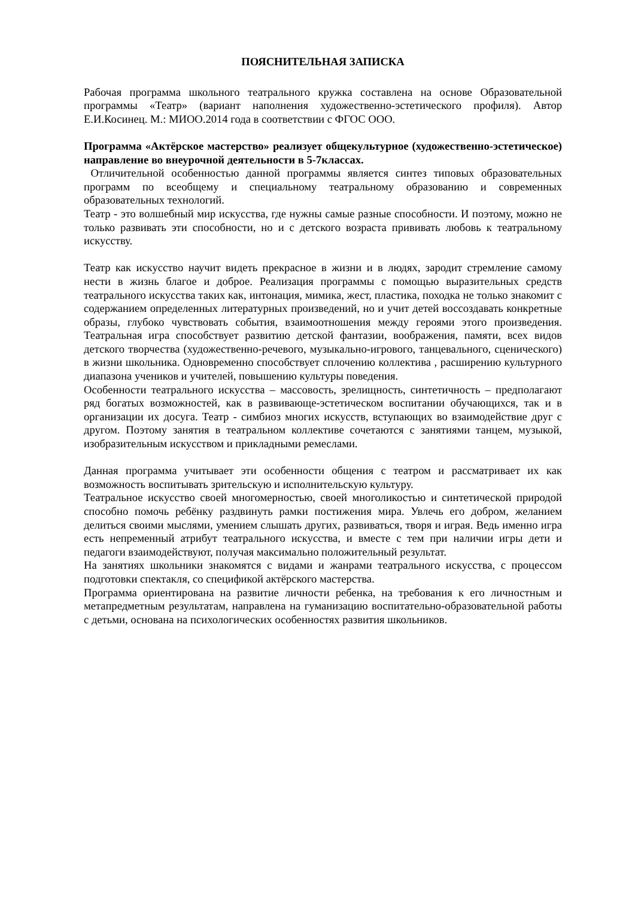ПОЯСНИТЕЛЬНАЯ ЗАПИСКА
Рабочая программа школьного театрального кружка составлена на основе Образовательной программы «Театр» (вариант наполнения художественно-эстетического профиля). Автор Е.И.Косинец. М.: МИОО.2014 года в соответствии с ФГОС ООО.
Программа «Актёрское мастерство» реализует общекультурное (художественно-эстетическое) направление во внеурочной деятельности в 5-7классах.
Отличительной особенностью данной программы является синтез типовых образовательных программ по всеобщему и специальному театральному образованию и современных образовательных технологий.
Театр - это волшебный мир искусства, где нужны самые разные способности. И поэтому, можно не только развивать эти способности, но и с детского возраста прививать любовь к театральному искусству.
Театр как искусство научит видеть прекрасное в жизни и в людях, зародит стремление самому нести в жизнь благое и доброе. Реализация программы с помощью выразительных средств театрального искусства таких как, интонация, мимика, жест, пластика, походка не только знакомит с содержанием определенных литературных произведений, но и учит детей воссоздавать конкретные образы, глубоко чувствовать события, взаимоотношения между героями этого произведения. Театральная игра способствует развитию детской фантазии, воображения, памяти, всех видов детского творчества (художественно-речевого, музыкально-игрового, танцевального, сценического) в жизни школьника. Одновременно способствует сплочению коллектива , расширению культурного диапазона учеников и учителей, повышению культуры поведения.
Особенности театрального искусства – массовость, зрелищность, синтетичность – предполагают ряд богатых возможностей, как в развивающе-эстетическом воспитании обучающихся, так и в организации их досуга. Театр - симбиоз многих искусств, вступающих во взаимодействие друг с другом. Поэтому занятия в театральном коллективе сочетаются с занятиями танцем, музыкой, изобразительным искусством и прикладными ремеслами.
Данная программа учитывает эти особенности общения с театром и рассматривает их как возможность воспитывать зрительскую и исполнительскую культуру.
Театральное искусство своей многомерностью, своей многоликостью и синтетической природой способно помочь ребёнку раздвинуть рамки постижения мира. Увлечь его добром, желанием делиться своими мыслями, умением слышать других, развиваться, творя и играя. Ведь именно игра есть непременный атрибут театрального искусства, и вместе с тем при наличии игры дети и педагоги взаимодействуют, получая максимально положительный результат.
На занятиях школьники знакомятся с видами и жанрами театрального искусства, с процессом подготовки спектакля, со спецификой актёрского мастерства.
Программа ориентирована на развитие личности ребенка, на требования к его личностным и метапредметным результатам, направлена на гуманизацию воспитательно-образовательной работы с детьми, основана на психологических особенностях развития школьников.